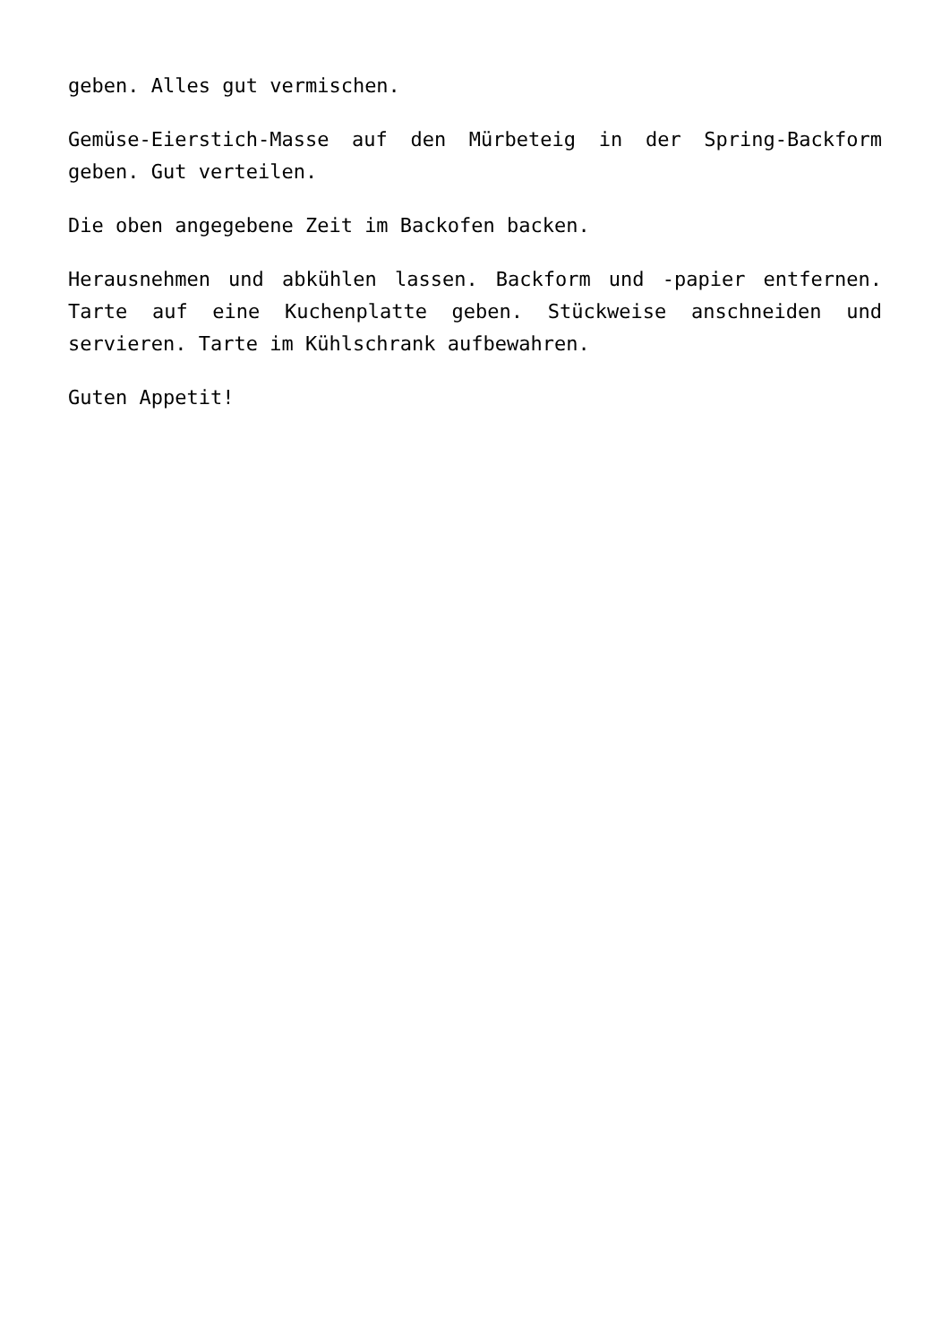geben. Alles gut vermischen.
Gemüse-Eierstich-Masse auf den Mürbeteig in der Spring-Backform geben. Gut verteilen.
Die oben angegebene Zeit im Backofen backen.
Herausnehmen und abkühlen lassen. Backform und -papier entfernen. Tarte auf eine Kuchenplatte geben. Stückweise anschneiden und servieren. Tarte im Kühlschrank aufbewahren.
Guten Appetit!